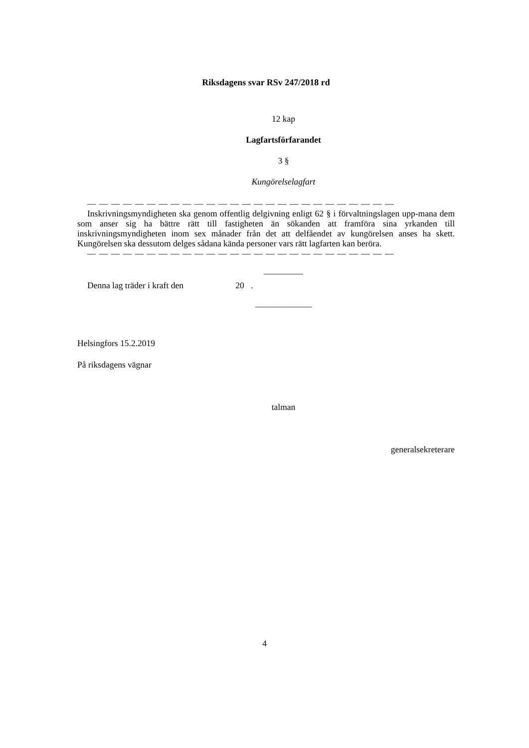Riksdagens svar RSv 247/2018 rd
12 kap
Lagfartsförfarandet
3 §
Kungörelselagfart
— — — — — — — — — — — — — — — — — — — — — — — — — —
Inskrivningsmyndigheten ska genom offentlig delgivning enligt 62 § i förvaltningslagen upp-mana dem som anser sig ha bättre rätt till fastigheten än sökanden att framföra sina yrkanden till inskrivningsmyndigheten inom sex månader från det att delfåendet av kungörelsen anses ha skett. Kungörelsen ska dessutom delges sådana kända personer vars rätt lagfarten kan beröra.
— — — — — — — — — — — — — — — — — — — — — — — — — —
_________
Denna lag träder i kraft den 20 .
_____________
Helsingfors 15.2.2019
På riksdagens vägnar
talman
generalsekreterare
4